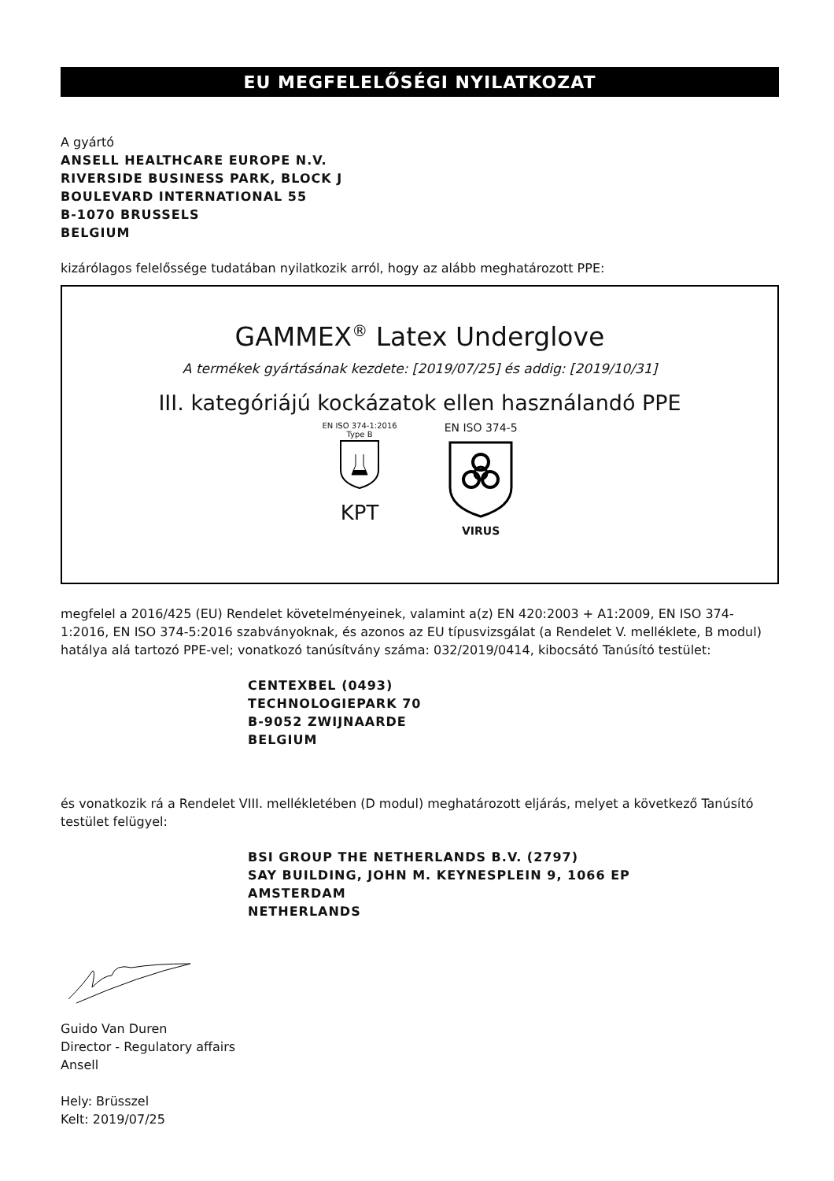EU MEGFELELŐSÉGI NYILATKOZAT
A gyártó
ANSELL HEALTHCARE EUROPE N.V.
RIVERSIDE BUSINESS PARK, BLOCK J
BOULEVARD INTERNATIONAL 55
B-1070 BRUSSELS
BELGIUM
kizárólagos felelőssége tudatában nyilatkozik arról, hogy az alább meghatározott PPE:
GAMMEX<sup>®</sup> Latex Underglove
A termékek gyártásának kezdete: [2019/07/25] és addig: [2019/10/31]
III. kategóriájú kockázatok ellen használandó PPE
EN ISO 374-1:2016
Type B
KPT
EN ISO 374-5
VIRUS
megfelel a 2016/425 (EU) Rendelet követelményeinek, valamint a(z) EN 420:2003 + A1:2009, EN ISO 374-1:2016, EN ISO 374-5:2016 szabványoknak, és azonos az EU típusvizsgálat (a Rendelet V. melléklete, B modul) hatálya alá tartozó PPE-vel; vonatkozó tanúsítvány száma: 032/2019/0414, kibocsátó Tanúsító testület:
CENTEXBEL (0493)
TECHNOLOGIEPARK 70
B-9052 ZWIJNAARDE
BELGIUM
és vonatkozik rá a Rendelet VIII. mellékletében (D modul) meghatározott eljárás, melyet a következő Tanúsító testület felügyel:
BSI GROUP THE NETHERLANDS B.V. (2797)
SAY BUILDING, JOHN M. KEYNESPLEIN 9, 1066 EP
AMSTERDAM
NETHERLANDS
Guido Van Duren
Director - Regulatory affairs
Ansell
Hely: Brüsszel
Kelt: 2019/07/25